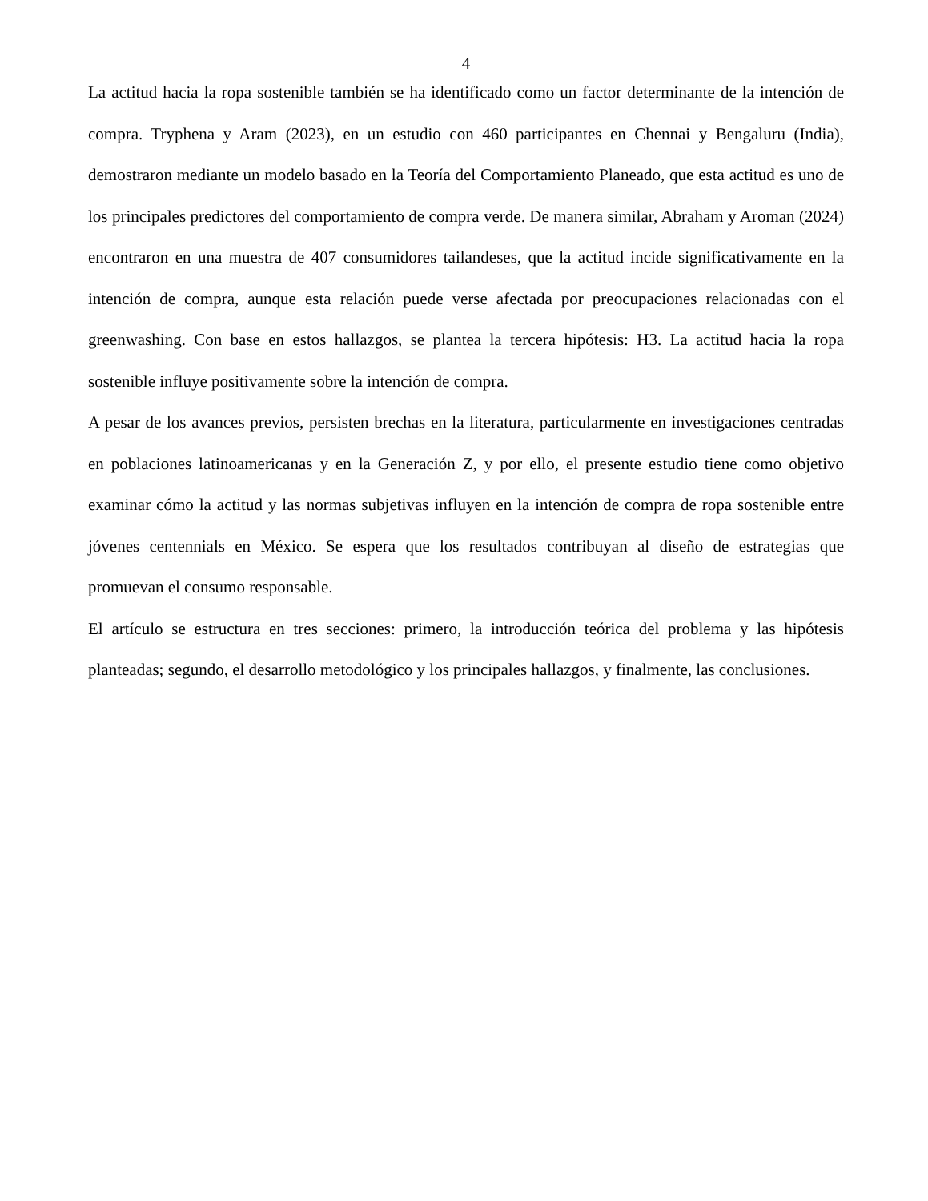4
La actitud hacia la ropa sostenible también se ha identificado como un factor determinante de la intención de compra. Tryphena y Aram (2023), en un estudio con 460 participantes en Chennai y Bengaluru (India), demostraron mediante un modelo basado en la Teoría del Comportamiento Planeado, que esta actitud es uno de los principales predictores del comportamiento de compra verde. De manera similar, Abraham y Aroman (2024) encontraron en una muestra de 407 consumidores tailandeses, que la actitud incide significativamente en la intención de compra, aunque esta relación puede verse afectada por preocupaciones relacionadas con el greenwashing. Con base en estos hallazgos, se plantea la tercera hipótesis: H3. La actitud hacia la ropa sostenible influye positivamente sobre la intención de compra.
A pesar de los avances previos, persisten brechas en la literatura, particularmente en investigaciones centradas en poblaciones latinoamericanas y en la Generación Z, y por ello, el presente estudio tiene como objetivo examinar cómo la actitud y las normas subjetivas influyen en la intención de compra de ropa sostenible entre jóvenes centennials en México. Se espera que los resultados contribuyan al diseño de estrategias que promuevan el consumo responsable.
El artículo se estructura en tres secciones: primero, la introducción teórica del problema y las hipótesis planteadas; segundo, el desarrollo metodológico y los principales hallazgos, y finalmente, las conclusiones.